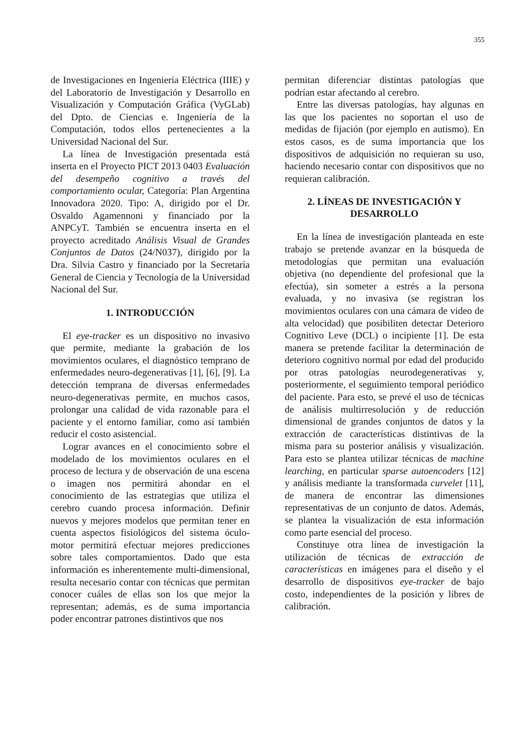355
de Investigaciones en Ingeniería Eléctrica (IIIE) y del Laboratorio de Investigación y Desarrollo en Visualización y Computación Gráfica (VyGLab) del Dpto. de Ciencias e. Ingeniería de la Computación, todos ellos pertenecientes a la Universidad Nacional del Sur.
La línea de Investigación presentada está inserta en el Proyecto PICT 2013 0403 Evaluación del desempeño cognitivo a través del comportamiento ocular, Categoría: Plan Argentina Innovadora 2020. Tipo: A, dirigido por el Dr. Osvaldo Agamennoni y financiado por la ANPCyT. También se encuentra inserta en el proyecto acreditado Análisis Visual de Grandes Conjuntos de Datos (24/N037), dirigido por la Dra. Silvia Castro y financiado por la Secretaría General de Ciencia y Tecnología de la Universidad Nacional del Sur.
1. INTRODUCCIÓN
El eye-tracker es un dispositivo no invasivo que permite, mediante la grabación de los movimientos oculares, el diagnóstico temprano de enfermedades neuro-degenerativas [1], [6], [9]. La detección temprana de diversas enfermedades neuro-degenerativas permite, en muchos casos, prolongar una calidad de vida razonable para el paciente y el entorno familiar, como así también reducir el costo asistencial.
Lograr avances en el conocimiento sobre el modelado de los movimientos oculares en el proceso de lectura y de observación de una escena o imagen nos permitirá ahondar en el conocimiento de las estrategias que utiliza el cerebro cuando procesa información. Definir nuevos y mejores modelos que permitan tener en cuenta aspectos fisiológicos del sistema óculo-motor permitirá efectuar mejores predicciones sobre tales comportamientos. Dado que esta información es inherentemente multi-dimensional, resulta necesario contar con técnicas que permitan conocer cuáles de ellas son los que mejor la representan; además, es de suma importancia poder encontrar patrones distintivos que nos
permitan diferenciar distintas patologías que podrían estar afectando al cerebro.
Entre las diversas patologías, hay algunas en las que los pacientes no soportan el uso de medidas de fijación (por ejemplo en autismo). En estos casos, es de suma importancia que los dispositivos de adquisición no requieran su uso, haciendo necesario contar con dispositivos que no requieran calibración.
2. LÍNEAS DE INVESTIGACIÓN Y DESARROLLO
En la línea de investigación planteada en este trabajo se pretende avanzar en la búsqueda de metodologías que permitan una evaluación objetiva (no dependiente del profesional que la efectúa), sin someter a estrés a la persona evaluada, y no invasiva (se registran los movimientos oculares con una cámara de video de alta velocidad) que posibiliten detectar Deterioro Cognitivo Leve (DCL) o incipiente [1]. De esta manera se pretende facilitar la determinación de deterioro cognitivo normal por edad del producido por otras patologías neurodegenerativas y, posteriormente, el seguimiento temporal periódico del paciente. Para esto, se prevé el uso de técnicas de análisis multirresolución y de reducción dimensional de grandes conjuntos de datos y la extracción de características distintivas de la misma para su posterior análisis y visualización. Para esto se plantea utilizar técnicas de machine learching, en particular sparse autoencoders [12] y análisis mediante la transformada curvelet [11], de manera de encontrar las dimensiones representativas de un conjunto de datos. Además, se plantea la visualización de esta información como parte esencial del proceso.
Constituye otra línea de investigación la utilización de técnicas de extracción de características en imágenes para el diseño y el desarrollo de dispositivos eye-tracker de bajo costo, independientes de la posición y libres de calibración.